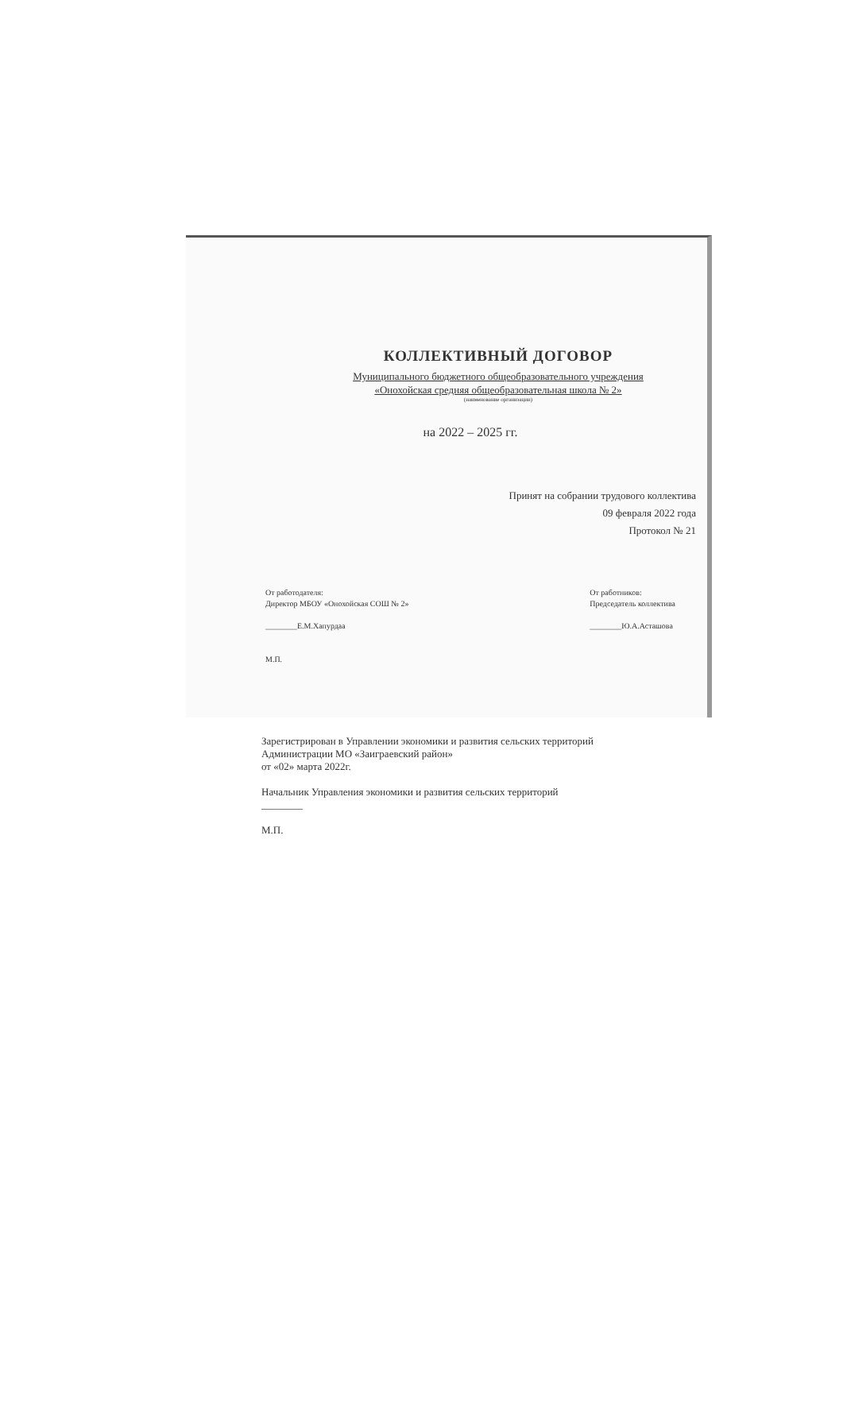КОЛЛЕКТИВНЫЙ ДОГОВОР
Муниципального бюджетного общеобразовательного учреждения
«Онохойская средняя общеобразовательная школа № 2»
(наименование организации)
на 2022 – 2025 гг.
Принят на собрании трудового коллектива
09 февраля 2022 года
Протокол № 21
От работодателя:
Директор МБОУ «Онохойская СОШ № 2»
________Е.М.Хапурдаа
М.П.
От работников:
Председатель коллектива
________Ю.А.Асташова
Зарегистрирован в Управлении экономики и развития сельских территорий
Администрации МО «Заиграевский район»
от «02» марта 2022г.
Начальник Управления экономики и развития сельских территорий
________
М.П.